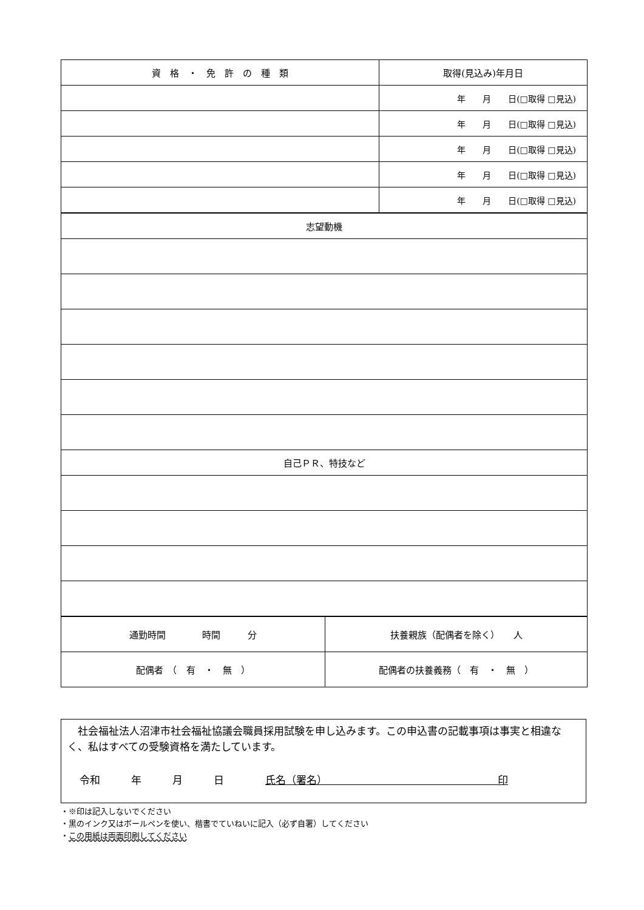| 資 格 ・ 免 許 の 種 類 | 取得(見込み)年月日 |
| | 年 月 日(□取得 □見込) |
| | 年 月 日(□取得 □見込) |
| | 年 月 日(□取得 □見込) |
| | 年 月 日(□取得 □見込) |
| | 年 月 日(□取得 □見込) |
| 志望動機 |
| 自己ＰＲ、特技など |
| 通勤時間 時間 分 | 扶養親族（配偶者を除く） 人 |
| 配偶者 （ 有 ・ 無 ） | 配偶者の扶養義務（ 有 ・ 無 ） |
　社会福祉法人沼津市社会福祉協議会職員採用試験を申し込みます。この申込書の記載事項は事実と相違なく、私はすべての受験資格を満たしています。
令和　　　年　　　月　　　日　　　　氏名（署名）　　　　　　　　　　　　　　　　　印
・※印は記入しないでください
・黒のインク又はボールペンを使い、楷書でていねいに記入（必ず自署）してください
・この用紙は両面印刷してください